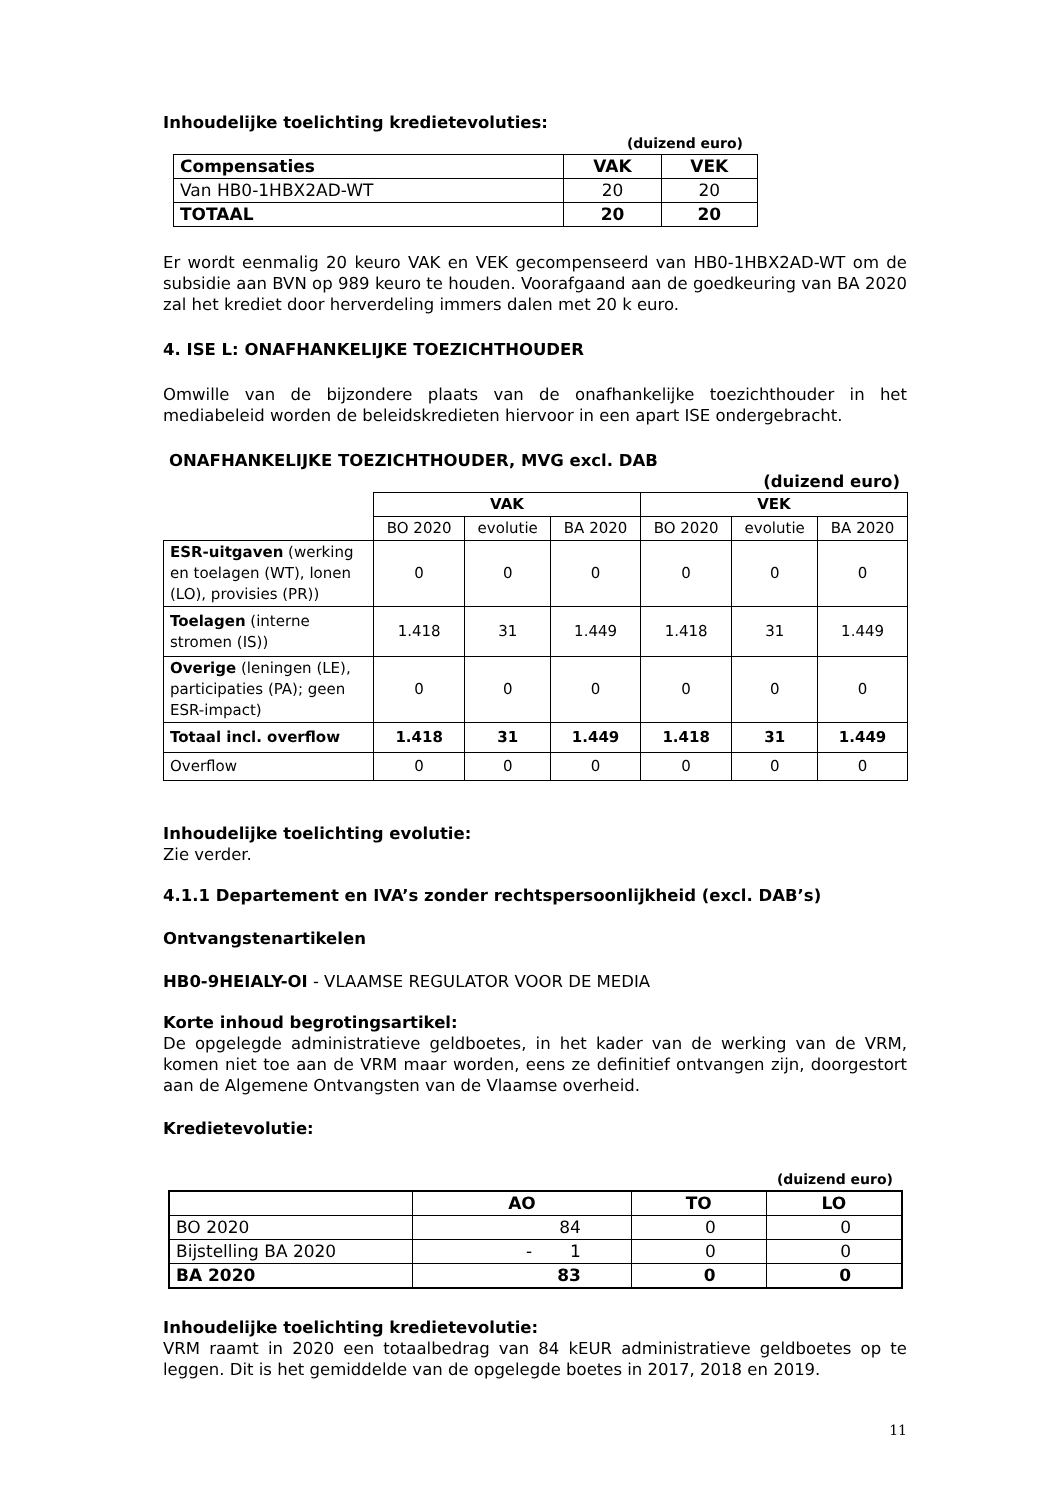Inhoudelijke toelichting kredietevoluties:
(duizend euro)
| Compensaties | VAK | VEK |
| --- | --- | --- |
| Van HB0-1HBX2AD-WT | 20 | 20 |
| TOTAAL | 20 | 20 |
Er wordt eenmalig 20 keuro VAK en VEK gecompenseerd van HB0-1HBX2AD-WT om de subsidie aan BVN op 989 keuro te houden. Voorafgaand aan de goedkeuring van BA 2020 zal het krediet door herverdeling immers dalen met 20 k euro.
4. ISE L: ONAFHANKELIJKE TOEZICHTHOUDER
Omwille van de bijzondere plaats van de onafhankelijke toezichthouder in het mediabeleid worden de beleidskredieten hiervoor in een apart ISE ondergebracht.
ONAFHANKELIJKE TOEZICHTHOUDER, MVG excl. DAB
(duizend euro)
| | VAK | | | VEK | | |
| | BO 2020 | evolutie | BA 2020 | BO 2020 | evolutie | BA 2020 |
| ESR-uitgaven (werking en toelagen (WT), lonen (LO), provisies (PR)) | 0 | 0 | 0 | 0 | 0 | 0 |
| Toelagen (interne stromen (IS)) | 1.418 | 31 | 1.449 | 1.418 | 31 | 1.449 |
| Overige (leningen (LE), participaties (PA); geen ESR-impact) | 0 | 0 | 0 | 0 | 0 | 0 |
| Totaal incl. overflow | 1.418 | 31 | 1.449 | 1.418 | 31 | 1.449 |
| Overflow | 0 | 0 | 0 | 0 | 0 | 0 |
Inhoudelijke toelichting evolutie:
Zie verder.
4.1.1 Departement en IVA’s zonder rechtspersoonlijkheid (excl. DAB’s)
Ontvangstenartikelen
HB0-9HEIALY-OI - VLAAMSE REGULATOR VOOR DE MEDIA
Korte inhoud begrotingsartikel:
De opgelegde administratieve geldboetes, in het kader van de werking van de VRM, komen niet toe aan de VRM maar worden, eens ze definitief ontvangen zijn, doorgestort aan de Algemene Ontvangsten van de Vlaamse overheid.
Kredietevolutie:
(duizend euro)
| | AO | TO | LO |
| BO 2020 | 84 | 0 | 0 |
| Bijstelling BA 2020 | - 1 | 0 | 0 |
| BA 2020 | 83 | 0 | 0 |
Inhoudelijke toelichting kredietevolutie:
VRM raamt in 2020 een totaalbedrag van 84 kEUR administratieve geldboetes op te leggen. Dit is het gemiddelde van de opgelegde boetes in 2017, 2018 en 2019.
11